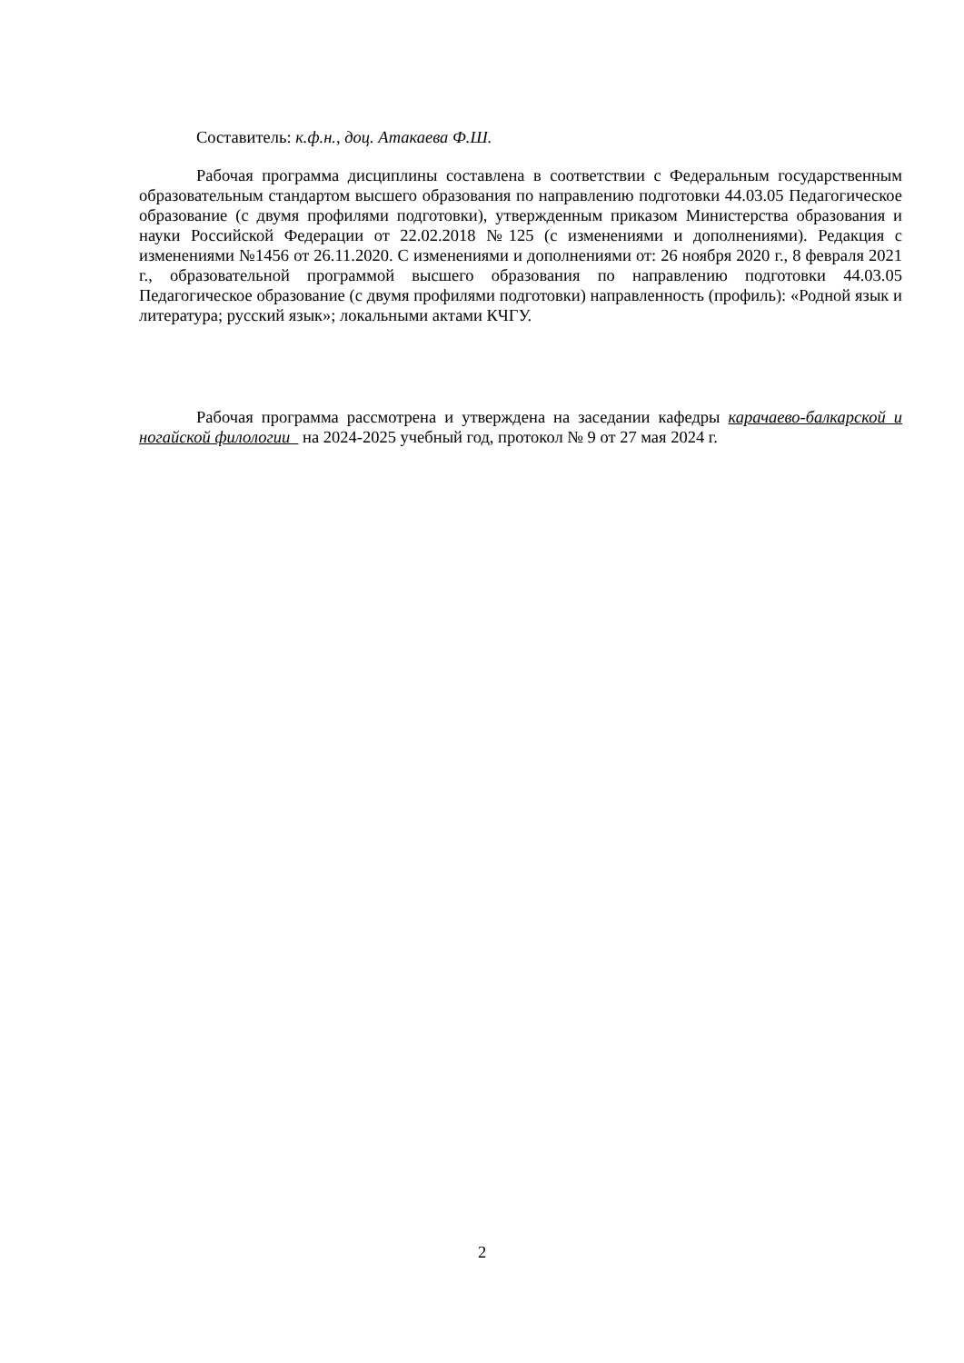Составитель: к.ф.н., доц. Атакаева Ф.Ш.
Рабочая программа дисциплины составлена в соответствии с Федеральным государственным образовательным стандартом высшего образования по направлению подготовки 44.03.05 Педагогическое образование (с двумя профилями подготовки), утвержденным приказом Министерства образования и науки Российской Федерации от 22.02.2018 №125 (с изменениями и дополнениями). Редакция с изменениями №1456 от 26.11.2020. С изменениями и дополнениями от: 26 ноября 2020 г., 8 февраля 2021 г., образовательной программой высшего образования по направлению подготовки 44.03.05 Педагогическое образование (с двумя профилями подготовки) направленность (профиль): «Родной язык и литература; русский язык»; локальными актами КЧГУ.
Рабочая программа рассмотрена и утверждена на заседании кафедры карачаево-балкарской и ногайской филологии на 2024-2025 учебный год, протокол № 9 от 27 мая 2024 г.
2